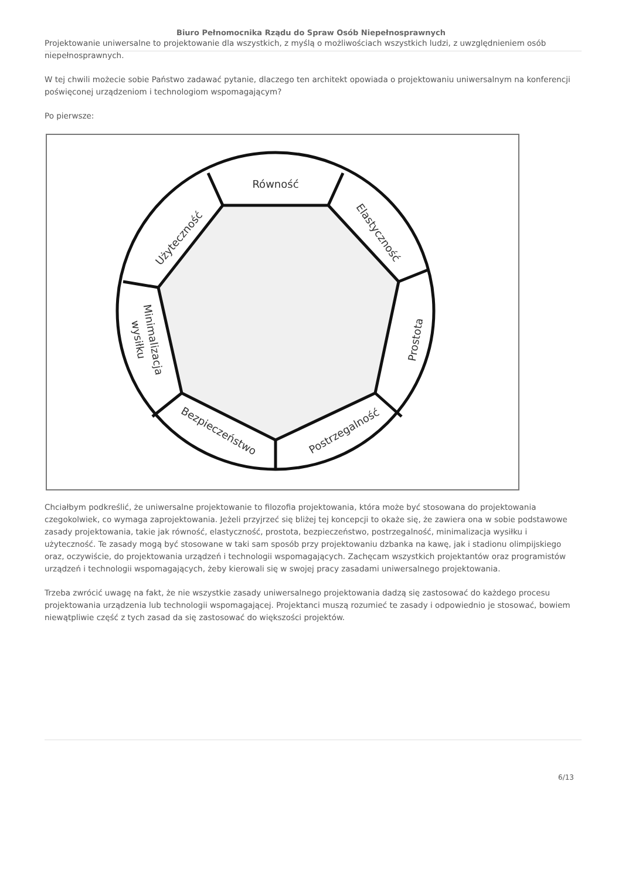Biuro Pełnomocnika Rządu do Spraw Osób Niepełnosprawnych
Projektowanie uniwersalne to projektowanie dla wszystkich, z myślą o możliwościach wszystkich ludzi, z uwzględnieniem osób niepełnosprawnych.
W tej chwili możecie sobie Państwo zadawać pytanie, dlaczego ten architekt opowiada o projektowaniu uniwersalnym na konferencji poświęconej urządzeniom i technologiom wspomagającym?
Po pierwsze:
Równość
Użyteczność
Elastyczność
Prostota
Postrzegalność
Bezpieczeństwo
Minimalizacja
wysiłku
Chciałbym podkreślić, że uniwersalne projektowanie to filozofia projektowania, która może być stosowana do projektowania czegokolwiek, co wymaga zaprojektowania. Jeżeli przyjrzeć się bliżej tej koncepcji to okaże się, że zawiera ona w sobie podstawowe zasady projektowania, takie jak równość, elastyczność, prostota, bezpieczeństwo, postrzegalność, minimalizacja wysiłku i użyteczność. Te zasady mogą być stosowane w taki sam sposób przy projektowaniu dzbanka na kawę, jak i stadionu olimpijskiego oraz, oczywiście, do projektowania urządzeń i technologii wspomagających. Zachęcam wszystkich projektantów oraz programistów urządzeń i technologii wspomagających, żeby kierowali się w swojej pracy zasadami uniwersalnego projektowania.
Trzeba zwrócić uwagę na fakt, że nie wszystkie zasady uniwersalnego projektowania dadzą się zastosować do każdego procesu projektowania urządzenia lub technologii wspomagającej. Projektanci muszą rozumieć te zasady i odpowiednio je stosować, bowiem niewątpliwie część z tych zasad da się zastosować do większości projektów.
6/13